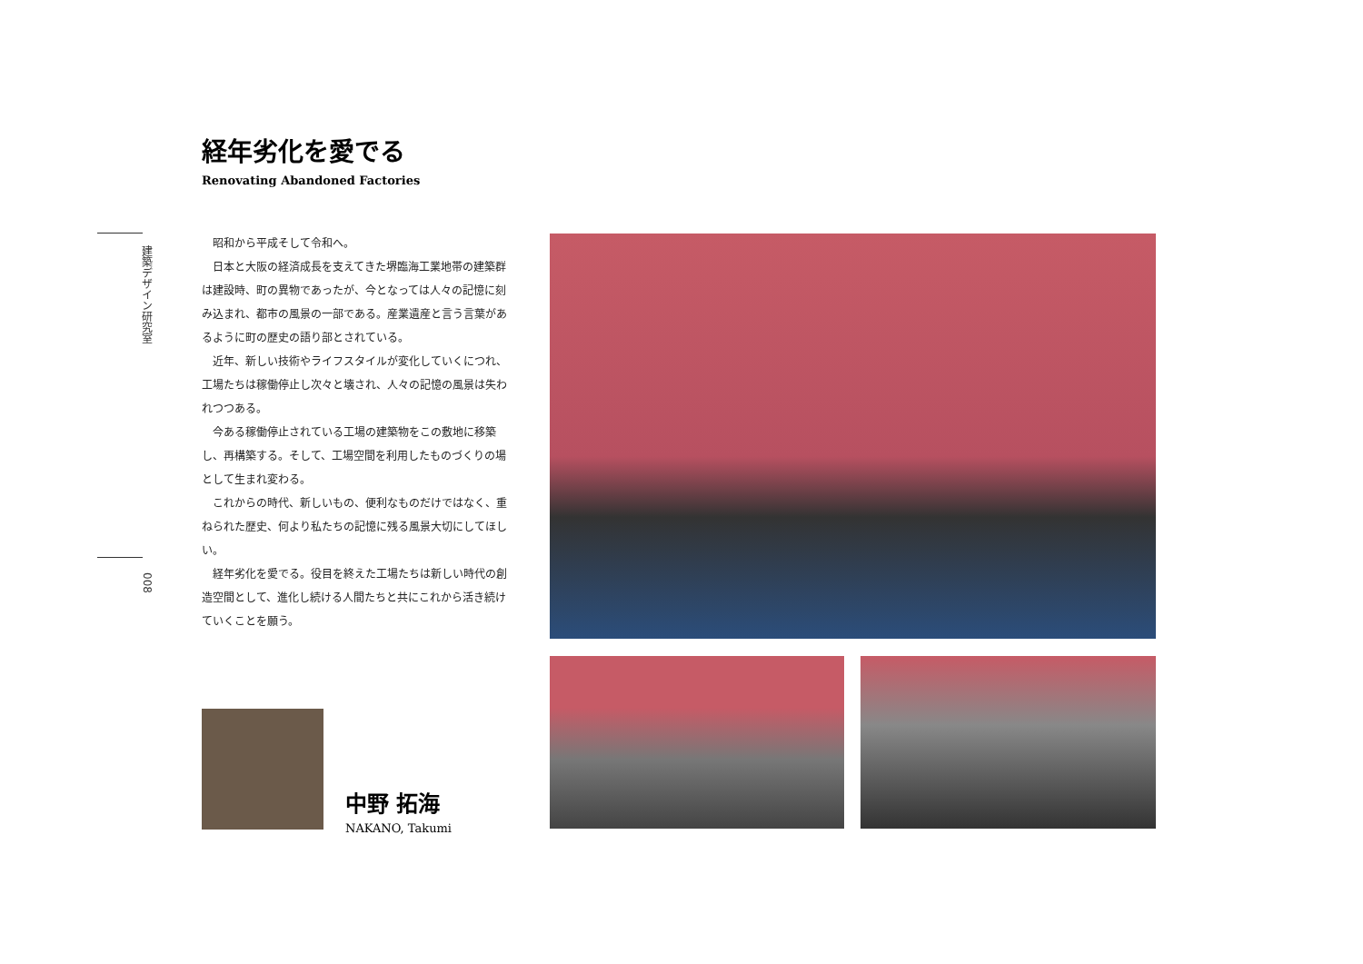建築デザイン研究室
008
経年劣化を愛でる
Renovating Abandoned Factories
昭和から平成そして令和へ。
日本と大阪の経済成長を支えてきた堺臨海工業地帯の建築群は建設時、町の異物であったが、今となっては人々の記憶に刻み込まれ、都市の風景の一部である。産業遺産と言う言葉があるように町の歴史の語り部とされている。
近年、新しい技術やライフスタイルが変化していくにつれ、工場たちは稼働停止し次々と壊され、人々の記憶の風景は失われつつある。
今ある稼働停止されている工場の建築物をこの敷地に移築し、再構築する。そして、工場空間を利用したものづくりの場として生まれ変わる。
これからの時代、新しいもの、便利なものだけではなく、重ねられた歴史、何より私たちの記憶に残る風景大切にしてほしい。
経年劣化を愛でる。役目を終えた工場たちは新しい時代の創造空間として、進化し続ける人間たちと共にこれから活き続けていくことを願う。
中野 拓海
NAKANO, Takumi